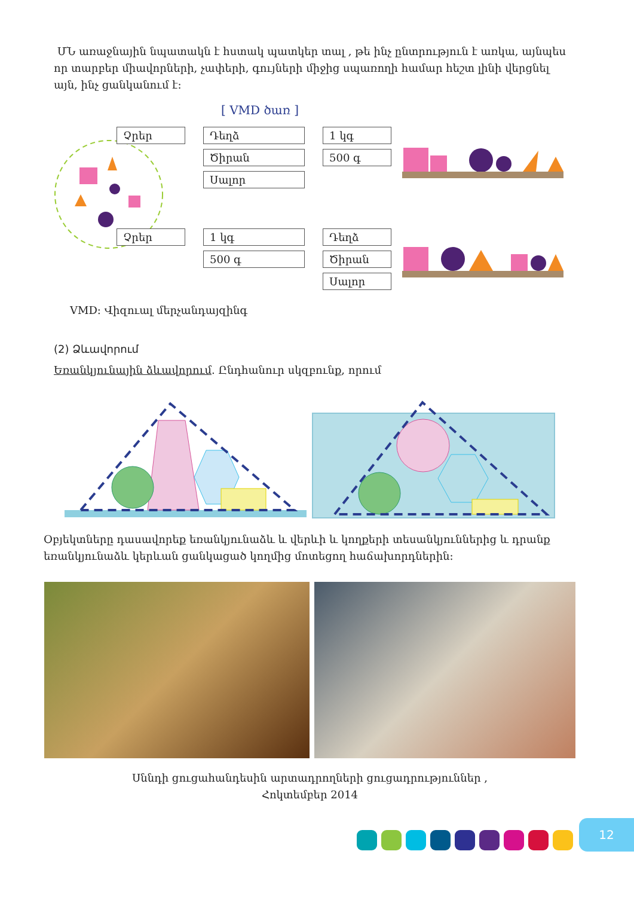ՄՆ առաջնային նպատակն է հստակ պատկեր տալ , թե ինչ ընտրություն է առկա, այնպես որ տարբեր միավորների, չափերի, գույների միջից սպառողի համար հեշտ լինի վերցնել այն, ինչ ցանկանում է:
[ VMD ծառ ]
Չրեր
Դեղձ
1 կգ
Ծիրան
500 գ
Սալոր
Չրեր
1 կգ
Դեղձ
500 գ
Ծիրան
Սալոր
VMD: Վիզուալ մերչանդայզինգ
(2) Ձևավորում
Եռանկյունային ձևավորում. Ընդհանուր սկզբունք, որում
Օբյեկտները դասավորեք եռանկյունաձև և վերևի և կողքերի տեսանկյուններից և դրանք եռանկյունաձև կերևան ցանկացած կողմից մոտեցող հաճախորդներին:
Սննդի ցուցահանդեսին արտադրողների ցուցադրություններ ,
Հոկտեմբեր 2014
12